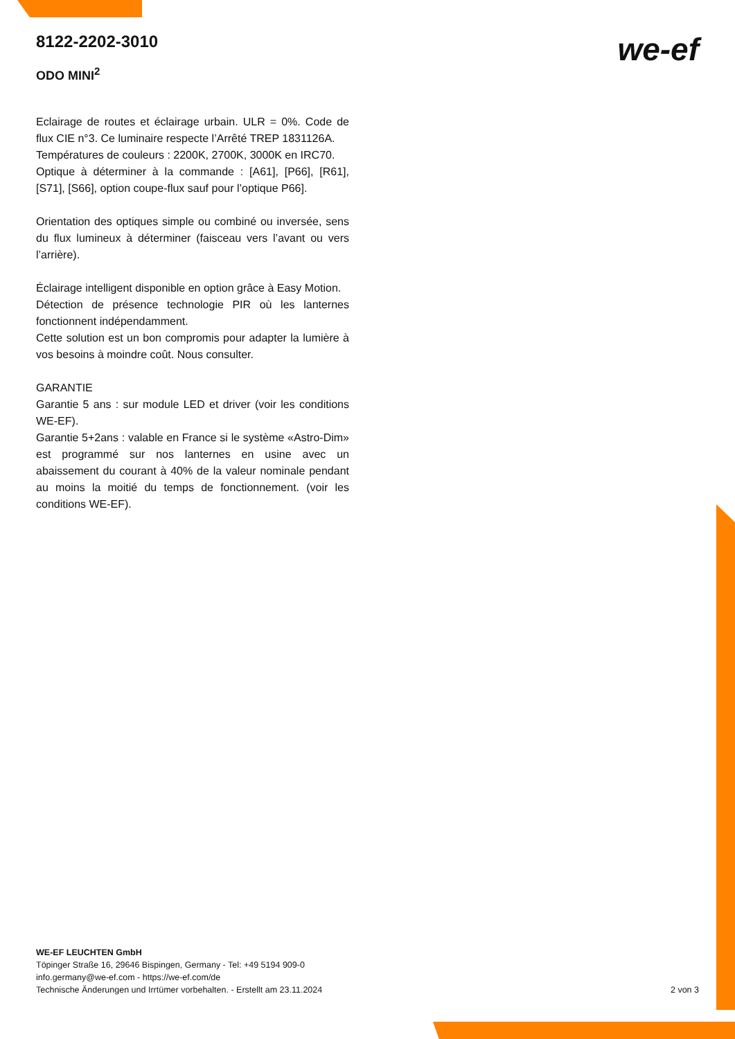we-ef
8122-2202-3010
ODO MINI<sup>2</sup>
Eclairage de routes et éclairage urbain. ULR = 0%. Code de flux CIE n°3. Ce luminaire respecte l’Arrêté TREP 1831126A.
Températures de couleurs : 2200K, 2700K, 3000K en IRC70.
Optique à déterminer à la commande : [A61], [P66], [R61], [S71], [S66], option coupe-flux sauf pour l’optique P66].
Orientation des optiques simple ou combiné ou inversée, sens du flux lumineux à déterminer (faisceau vers l’avant ou vers l’arrière).
Éclairage intelligent disponible en option grâce à Easy Motion.
Détection de présence technologie PIR où les lanternes fonctionnent indépendamment.
Cette solution est un bon compromis pour adapter la lumière à vos besoins à moindre coût. Nous consulter.
GARANTIE
Garantie 5 ans : sur module LED et driver (voir les conditions WE-EF).
Garantie 5+2ans : valable en France si le système «Astro-Dim» est programmé sur nos lanternes en usine avec un abaissement du courant à 40% de la valeur nominale pendant au moins la moitié du temps de fonctionnement. (voir les conditions WE-EF).
WE-EF LEUCHTEN GmbH
Töpinger Straße 16, 29646 Bispingen, Germany - Tel: +49 5194 909-0
info.germany@we-ef.com - https://we-ef.com/de
Technische Änderungen und Irrtümer vorbehalten. - Erstellt am 23.11.2024
2 von 3